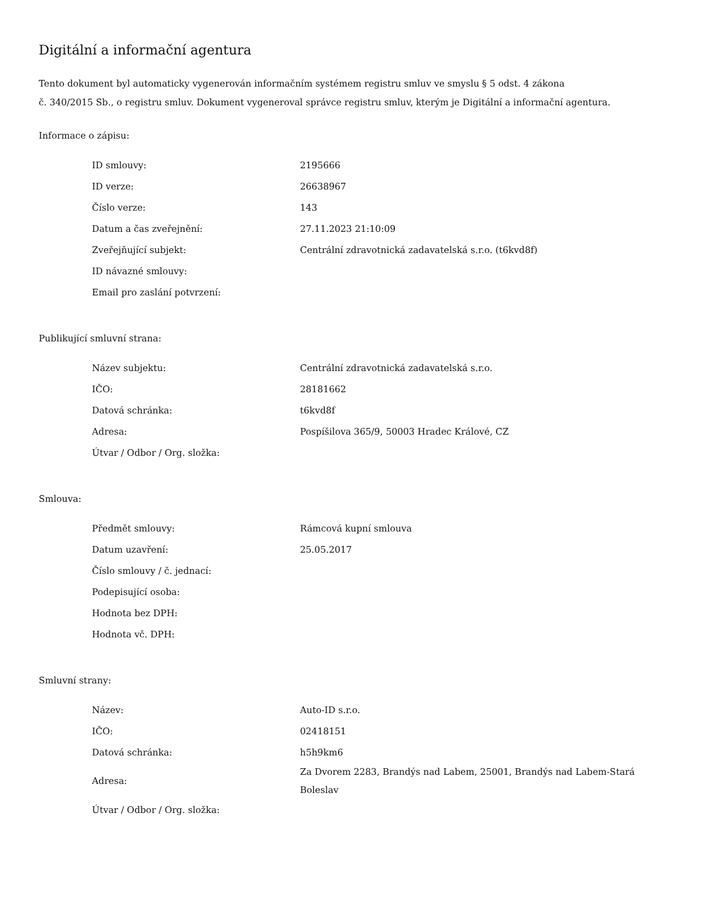Digitální a informační agentura
Tento dokument byl automaticky vygenerován informačním systémem registru smluv ve smyslu § 5 odst. 4 zákona
č. 340/2015 Sb., o registru smluv. Dokument vygeneroval správce registru smluv, kterým je Digitální a informační agentura.
Informace o zápisu:
| ID smlouvy: | 2195666 |
| ID verze: | 26638967 |
| Číslo verze: | 143 |
| Datum a čas zveřejnění: | 27.11.2023 21:10:09 |
| Zveřejňující subjekt: | Centrální zdravotnická zadavatelská s.r.o. (t6kvd8f) |
| ID návazné smlouvy: | |
| Email pro zaslání potvrzení: | |
Publikující smluvní strana:
| Název subjektu: | Centrální zdravotnická zadavatelská s.r.o. |
| IČO: | 28181662 |
| Datová schránka: | t6kvd8f |
| Adresa: | Pospíšilova 365/9, 50003 Hradec Králové, CZ |
| Útvar / Odbor / Org. složka: | |
Smlouva:
| Předmět smlouvy: | Rámcová kupní smlouva |
| Datum uzavření: | 25.05.2017 |
| Číslo smlouvy / č. jednací: | |
| Podepisující osoba: | |
| Hodnota bez DPH: | |
| Hodnota vč. DPH: | |
Smluvní strany:
| Název: | Auto-ID s.r.o. |
| IČO: | 02418151 |
| Datová schránka: | h5h9km6 |
| Adresa: | Za Dvorem 2283, Brandýs nad Labem, 25001, Brandýs nad Labem-Stará Boleslav |
| Útvar / Odbor / Org. složka: | |